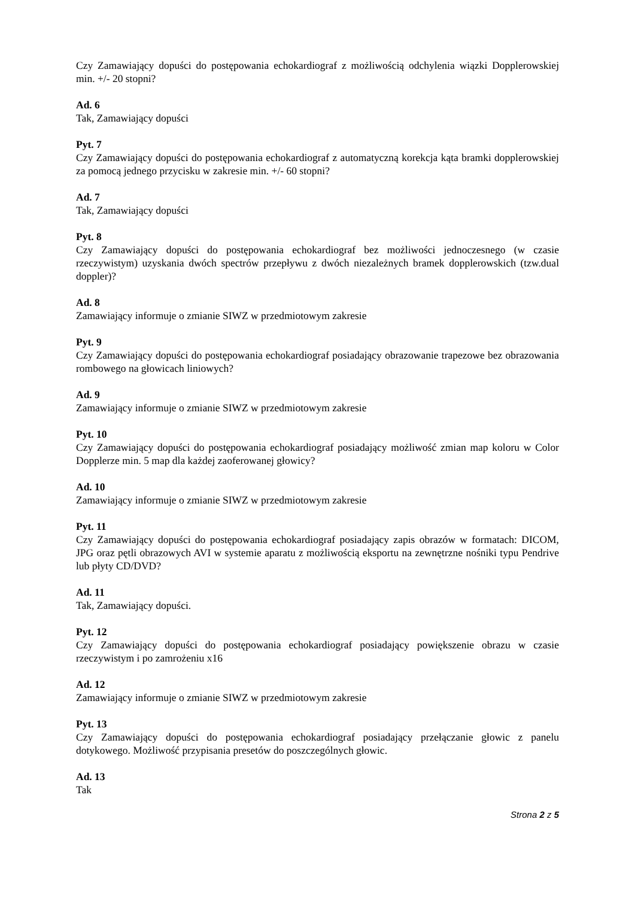Czy Zamawiający dopuści do postępowania echokardiograf z możliwością odchylenia wiązki Dopplerowskiej min. +/- 20 stopni?
Ad. 6
Tak, Zamawiający dopuści
Pyt. 7
Czy Zamawiający dopuści do postępowania echokardiograf z automatyczną korekcja kąta bramki dopplerowskiej za pomocą jednego przycisku w zakresie min. +/- 60 stopni?
Ad. 7
Tak, Zamawiający dopuści
Pyt. 8
Czy Zamawiający dopuści do postępowania echokardiograf bez możliwości jednoczesnego (w czasie rzeczywistym) uzyskania dwóch spectrów przepływu z dwóch niezależnych bramek dopplerowskich (tzw.dual doppler)?
Ad. 8
Zamawiający informuje o zmianie SIWZ w przedmiotowym zakresie
Pyt. 9
Czy Zamawiający dopuści do postępowania echokardiograf posiadający obrazowanie trapezowe bez obrazowania rombowego na głowicach liniowych?
Ad. 9
Zamawiający informuje o zmianie SIWZ w przedmiotowym zakresie
Pyt. 10
Czy Zamawiający dopuści do postępowania echokardiograf posiadający możliwość zmian map koloru w Color Dopplerze min. 5 map dla każdej zaoferowanej głowicy?
Ad. 10
Zamawiający informuje o zmianie SIWZ w przedmiotowym zakresie
Pyt. 11
Czy Zamawiający dopuści do postępowania echokardiograf posiadający zapis obrazów w formatach: DICOM, JPG oraz pętli obrazowych AVI w systemie aparatu z możliwością eksportu na zewnętrzne nośniki typu Pendrive lub płyty CD/DVD?
Ad. 11
Tak, Zamawiający dopuści.
Pyt. 12
Czy Zamawiający dopuści do postępowania echokardiograf posiadający powiększenie obrazu w czasie rzeczywistym i po zamrożeniu x16
Ad. 12
Zamawiający informuje o zmianie SIWZ w przedmiotowym zakresie
Pyt. 13
Czy Zamawiający dopuści do postępowania echokardiograf posiadający przełączanie głowic z panelu dotykowego. Możliwość przypisania presetów do poszczególnych głowic.
Ad. 13
Tak
Strona 2 z 5